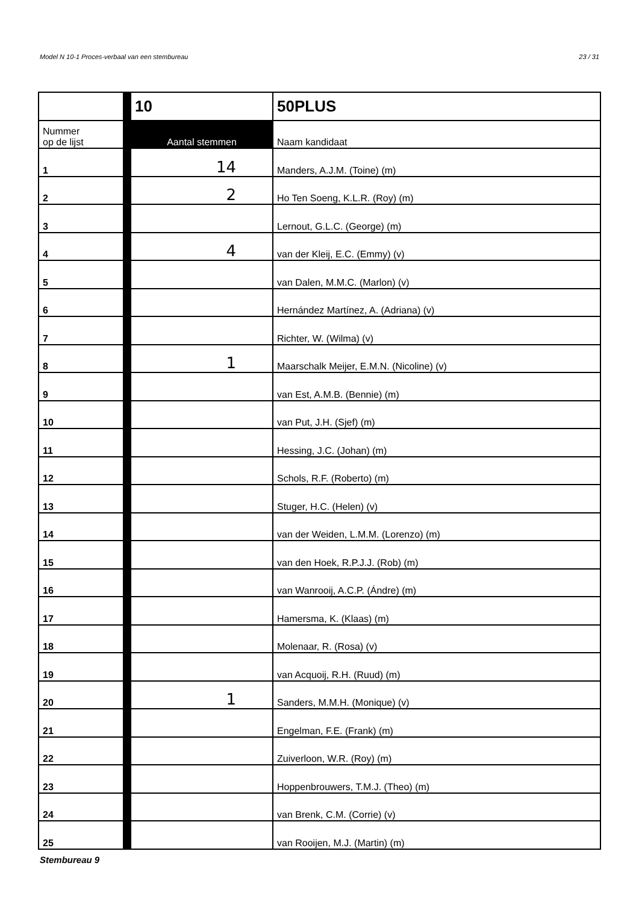Model N 10-1 Proces-verbaal van een stembureau 23 / 31
| | | 10 | 50PLUS |
| Nummer op de lijst | | Aantal stemmen | Naam kandidaat |
| 1 | | 14 | Manders, A.J.M. (Toine) (m) |
| 2 | | 2 | Ho Ten Soeng, K.L.R. (Roy) (m) |
| 3 | | | Lernout, G.L.C. (George) (m) |
| 4 | | 4 | van der Kleij, E.C. (Emmy) (v) |
| 5 | | | van Dalen, M.M.C. (Marlon) (v) |
| 6 | | | Hernández Martínez, A. (Adriana) (v) |
| 7 | | | Richter, W. (Wilma) (v) |
| 8 | | 1 | Maarschalk Meijer, E.M.N. (Nicoline) (v) |
| 9 | | | van Est, A.M.B. (Bennie) (m) |
| 10 | | | van Put, J.H. (Sjef) (m) |
| 11 | | | Hessing, J.C. (Johan) (m) |
| 12 | | | Schols, R.F. (Roberto) (m) |
| 13 | | | Stuger, H.C. (Helen) (v) |
| 14 | | | van der Weiden, L.M.M. (Lorenzo) (m) |
| 15 | | | van den Hoek, R.P.J.J. (Rob) (m) |
| 16 | | | van Wanrooij, A.C.P. (Ándre) (m) |
| 17 | | | Hamersma, K. (Klaas) (m) |
| 18 | | | Molenaar, R. (Rosa) (v) |
| 19 | | | van Acquoij, R.H. (Ruud) (m) |
| 20 | | 1 | Sanders, M.M.H. (Monique) (v) |
| 21 | | | Engelman, F.E. (Frank) (m) |
| 22 | | | Zuiverloon, W.R. (Roy) (m) |
| 23 | | | Hoppenbrouwers, T.M.J. (Theo) (m) |
| 24 | | | van Brenk, C.M. (Corrie) (v) |
| 25 | | | van Rooijen, M.J. (Martin) (m) |
Stembureau 9